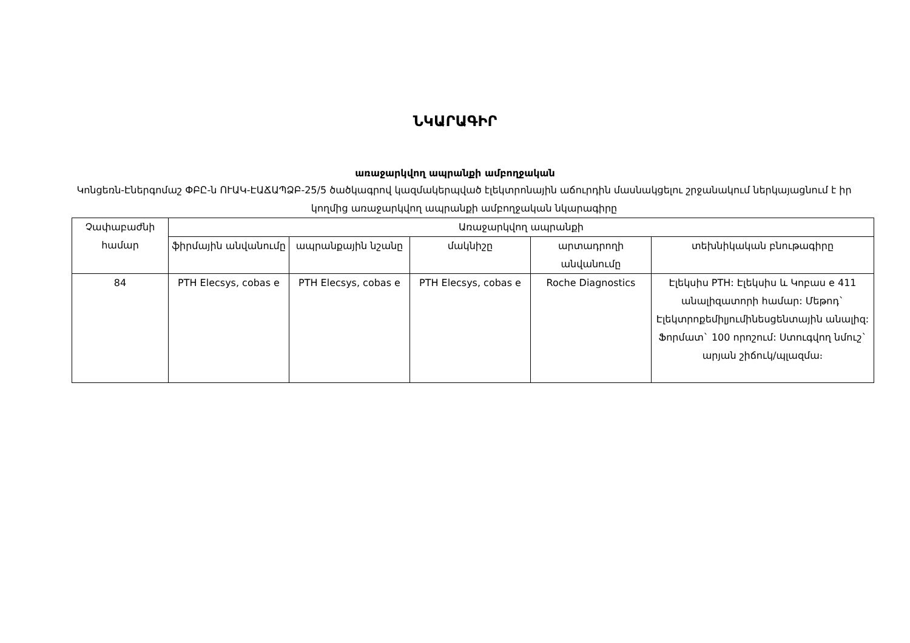ՆԿԱՐԱԳԻՐ
առաջարկվող ապրանքի ամբողջական
Կոնցեռն-Էներգոմաշ ՓԲԸ-ն ՈՒԱԿ-ԷԱՃԱՊՁԲ-25/5 ծածկագրով կազմակերպված էլեկտրոնային աճուրդին մասնակցելու շրջանակում ներկայացնում է իր կողմից առաջարկվող ապրանքի ամբողջական նկարագիրը
| Չափաբաժնի համար | Առաջարկվող ապրանքի | | | | |
| --- | --- | --- | --- | --- | --- |
| | ֆիրմային անվանումը | ապրանքային նշանը | մակնիշը | արտադրողի անվանումը | տեխնիկական բնութագիրը |
| 84 | PTH Elecsys, cobas e | PTH Elecsys, cobas e | PTH Elecsys, cobas e | Roche Diagnostics | Էլեկսիս PTH: Էլեկսիս և Կոբաս e 411 անալիզատորի համար: Մեթոդ` Էլեկտրոքեմիլյումինեսցենտային անալիզ: Ֆորմատ` 100 որոշում: Ստուգվող նմուշ` արյան շիճուկ/պլազմա։ |